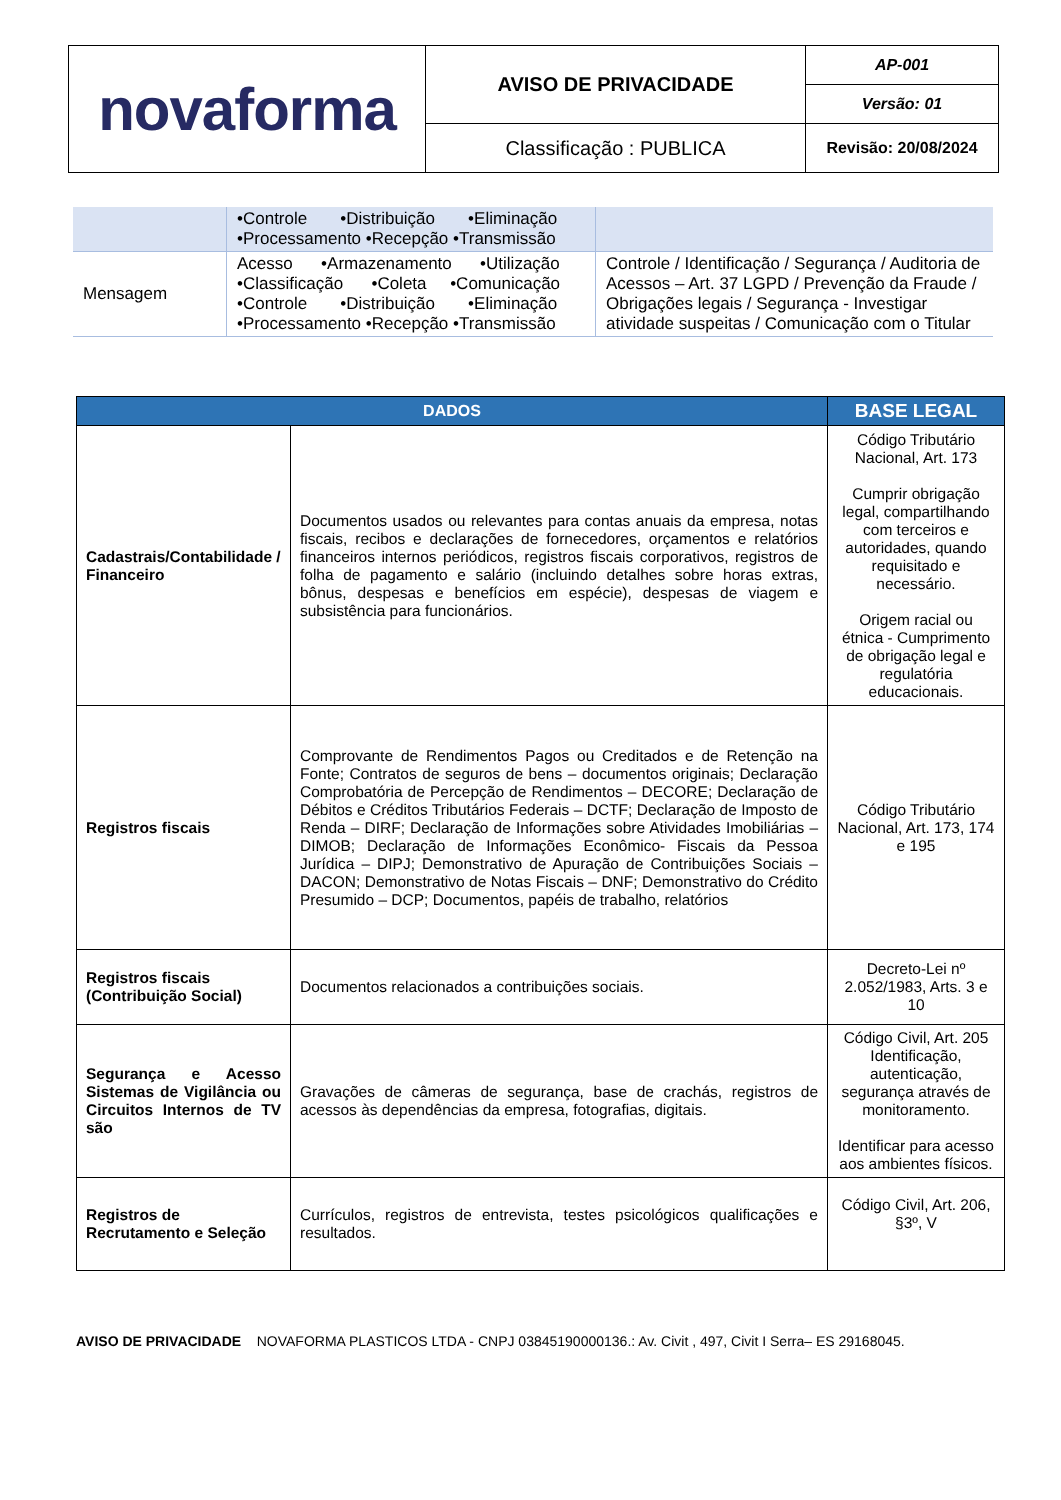| novaforma | AVISO DE PRIVACIDADE | AP-001 |
| | | Versão: 01 |
| | Classificação : PUBLICA | Revisão: 20/08/2024 |
| | •Controle •Distribuição •Eliminação •Processamento •Recepção •Transmissão | |
| Mensagem | Acesso •Armazenamento •Utilização •Classificação •Coleta •Comunicação •Controle •Distribuição •Eliminação •Processamento •Recepção •Transmissão | Controle / Identificação / Segurança / Auditoria de Acessos – Art. 37 LGPD / Prevenção da Fraude / Obrigações legais / Segurança - Investigar atividade suspeitas / Comunicação com o Titular |
| DADOS | | BASE LEGAL |
| --- | --- | --- |
| Cadastrais/Contabilidade / Financeiro | Documentos usados ou relevantes para contas anuais da empresa, notas fiscais, recibos e declarações de fornecedores, orçamentos e relatórios financeiros internos periódicos, registros fiscais corporativos, registros de folha de pagamento e salário (incluindo detalhes sobre horas extras, bônus, despesas e benefícios em espécie), despesas de viagem e subsistência para funcionários. | Código Tributário Nacional, Art. 173 Cumprir obrigação legal, compartilhando com terceiros e autoridades, quando requisitado e necessário. Origem racial ou étnica - Cumprimento de obrigação legal e regulatória educacionais. |
| Registros fiscais | Comprovante de Rendimentos Pagos ou Creditados e de Retenção na Fonte; Contratos de seguros de bens – documentos originais; Declaração Comprobatória de Percepção de Rendimentos – DECORE; Declaração de Débitos e Créditos Tributários Federais – DCTF; Declaração de Imposto de Renda – DIRF; Declaração de Informações sobre Atividades Imobiliárias – DIMOB; Declaração de Informações Econômico- Fiscais da Pessoa Jurídica – DIPJ; Demonstrativo de Apuração de Contribuições Sociais – DACON; Demonstrativo de Notas Fiscais – DNF; Demonstrativo do Crédito Presumido – DCP; Documentos, papéis de trabalho, relatórios | Código Tributário Nacional, Art. 173, 174 e 195 |
| Registros fiscais (Contribuição Social) | Documentos relacionados a contribuições sociais. | Decreto-Lei nº 2.052/1983, Arts. 3 e 10 |
| Segurança e Acesso Sistemas de Vigilância ou Circuitos Internos de TV são | Gravações de câmeras de segurança, base de crachás, registros de acessos às dependências da empresa, fotografias, digitais. | Código Civil, Art. 205 Identificação, autenticação, segurança através de monitoramento. Identificar para acesso aos ambientes físicos. |
| Registros de Recrutamento e Seleção | Currículos, registros de entrevista, testes psicológicos qualificações e resultados. | Código Civil, Art. 206, §3º, V |
AVISO DE PRIVACIDADE NOVAFORMA PLASTICOS LTDA - CNPJ 03845190000136.: Av. Civit , 497, Civit I Serra– ES 29168045.